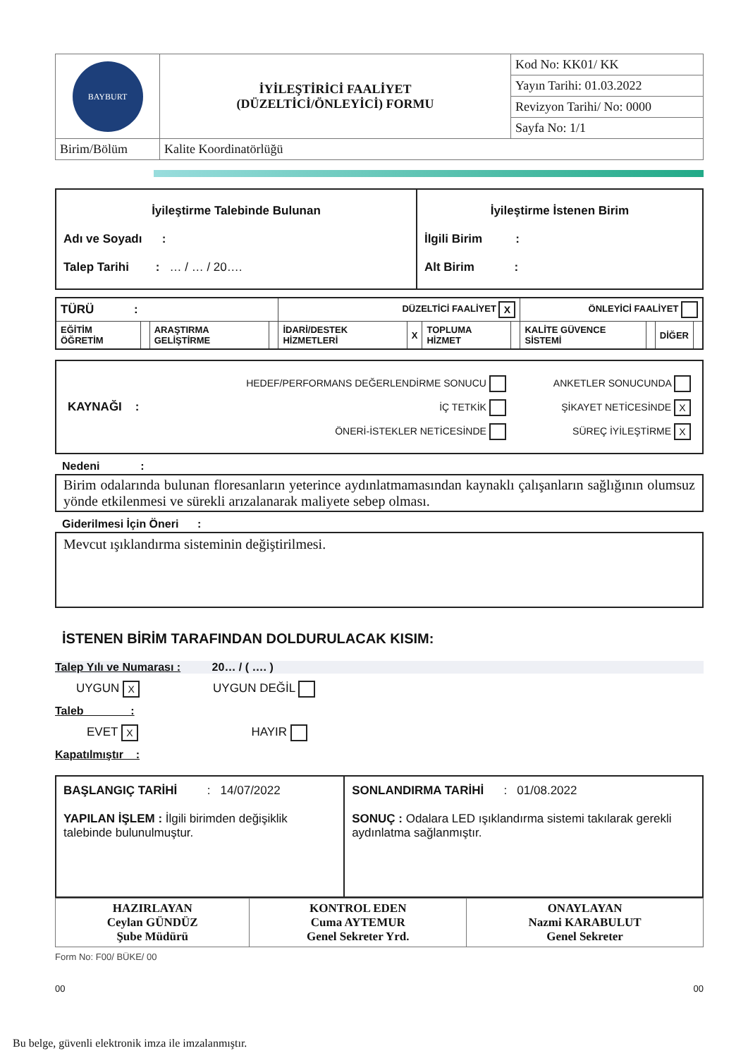| BAYBURT | İYİLEŞTİRİCİ FAALİYET (DÜZELTİCİ/ÖNLEYİCİ) FORMU | Kod No: KK01/ KK |
| | | Yayın Tarihi: 01.03.2022 |
| | | Revizyon Tarihi/ No: 0000 |
| | | Sayfa No: 1/1 |
| Birim/Bölüm | Kalite Koordinatörlüğü | |
| İyileştirme Talebinde Bulunan Adı ve Soyadı : Talep Tarihi : … / … / 20…. | İyileştirme İstenen Birim İlgili Birim : Alt Birim : |
| TÜRÜ : | | | | DÜZELTİCİ FAALİYET X | | | | ÖNLEYİCİ FAALİYET | | | |
| EĞİTİM ÖĞRETİM | | ARAŞTIRMA GELİŞTİRME | | İDARİ/DESTEK HİZMETLERİ | X | TOPLUMA HİZMET | | KALİTE GÜVENCE SİSTEMİ | | DİĞER | |
| KAYNAĞI : | HEDEF/PERFORMANS DEĞERLENDİRME SONUCU İÇ TETKİK ÖNERİ-İSTEKLER NETİCESİNDE | ANKETLER SONUCUNDA ŞİKAYET NETİCESİNDE X SÜREÇ İYİLEŞTİRME X |
Nedeni :
Birim odalarında bulunan floresanların yeterince aydınlatmamasından kaynaklı çalışanların sağlığının olumsuz yönde etkilenmesi ve sürekli arızalanarak maliyete sebep olması.
Giderilmesi İçin Öneri :
Mevcut ışıklandırma sisteminin değiştirilmesi.
İSTENEN BİRİM TARAFINDAN DOLDURULACAK KISIM:
Talep Yılı ve Numarası : 20… / ( …. )
UYGUN X UYGUN DEĞİL
Taleb :
EVET X HAYIR
Kapatılmıştır :
| BAŞLANGIÇ TARİHİ : 14/07/2022 YAPILAN İŞLEM : İlgili birimden değişiklik talebinde bulunulmuştur. | SONLANDIRMA TARİHİ : 01/08.2022 SONUÇ : Odalara LED ışıklandırma sistemi takılarak gerekli aydınlatma sağlanmıştır. |
| HAZIRLAYAN Ceylan GÜNDÜZ Şube Müdürü | KONTROL EDEN Cuma AYTEMUR Genel Sekreter Yrd. | ONAYLAYAN Nazmi KARABULUT Genel Sekreter |
Form No: F00/ BÜKE/ 00
00 00
Bu belge, güvenli elektronik imza ile imzalanmıştır.